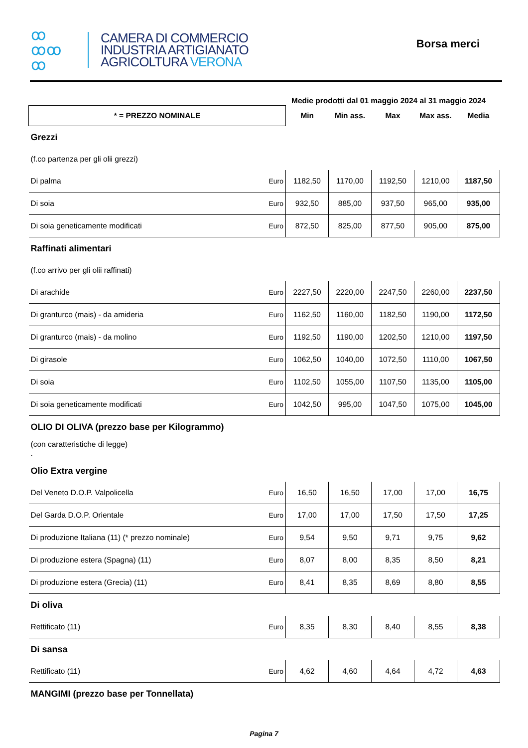ꝏ
ꝏꝏ
ꝏ
CAMERA DI COMMERCIO
INDUSTRIA ARTIGIANATO
AGRICOLTURA VERONA
Borsa merci
Medie prodotti dal 01 maggio 2024 al 31 maggio 2024
| * = PREZZO NOMINALE | | Min | Min ass. | Max | Max ass. | Media |
| --- | --- | --- | --- | --- | --- | --- |
| Grezzi | | | | | | |
| (f.co partenza per gli olii grezzi) | | | | | | |
| Di palma | Euro | 1182,50 | 1170,00 | 1192,50 | 1210,00 | 1187,50 |
| Di soia | Euro | 932,50 | 885,00 | 937,50 | 965,00 | 935,00 |
| Di soia geneticamente modificati | Euro | 872,50 | 825,00 | 877,50 | 905,00 | 875,00 |
| Raffinati alimentari | | | | | | |
| (f.co arrivo per gli olii raffinati) | | | | | | |
| Di arachide | Euro | 2227,50 | 2220,00 | 2247,50 | 2260,00 | 2237,50 |
| Di granturco (mais) - da amideria | Euro | 1162,50 | 1160,00 | 1182,50 | 1190,00 | 1172,50 |
| Di granturco (mais) - da molino | Euro | 1192,50 | 1190,00 | 1202,50 | 1210,00 | 1197,50 |
| Di girasole | Euro | 1062,50 | 1040,00 | 1072,50 | 1110,00 | 1067,50 |
| Di soia | Euro | 1102,50 | 1055,00 | 1107,50 | 1135,00 | 1105,00 |
| Di soia geneticamente modificati | Euro | 1042,50 | 995,00 | 1047,50 | 1075,00 | 1045,00 |
| OLIO DI OLIVA (prezzo base per Kilogrammo) | | | | | | |
| (con caratteristiche di legge) . | | | | | | |
| Olio Extra vergine | | | | | | |
| Del Veneto D.O.P. Valpolicella | Euro | 16,50 | 16,50 | 17,00 | 17,00 | 16,75 |
| Del Garda D.O.P. Orientale | Euro | 17,00 | 17,00 | 17,50 | 17,50 | 17,25 |
| Di produzione Italiana (11) (* prezzo nominale) | Euro | 9,54 | 9,50 | 9,71 | 9,75 | 9,62 |
| Di produzione estera (Spagna) (11) | Euro | 8,07 | 8,00 | 8,35 | 8,50 | 8,21 |
| Di produzione estera (Grecia) (11) | Euro | 8,41 | 8,35 | 8,69 | 8,80 | 8,55 |
| Di oliva | | | | | | |
| Rettificato (11) | Euro | 8,35 | 8,30 | 8,40 | 8,55 | 8,38 |
| Di sansa | | | | | | |
| Rettificato (11) | Euro | 4,62 | 4,60 | 4,64 | 4,72 | 4,63 |
| MANGIMI (prezzo base per Tonnellata) | | | | | | |
Pagina 7